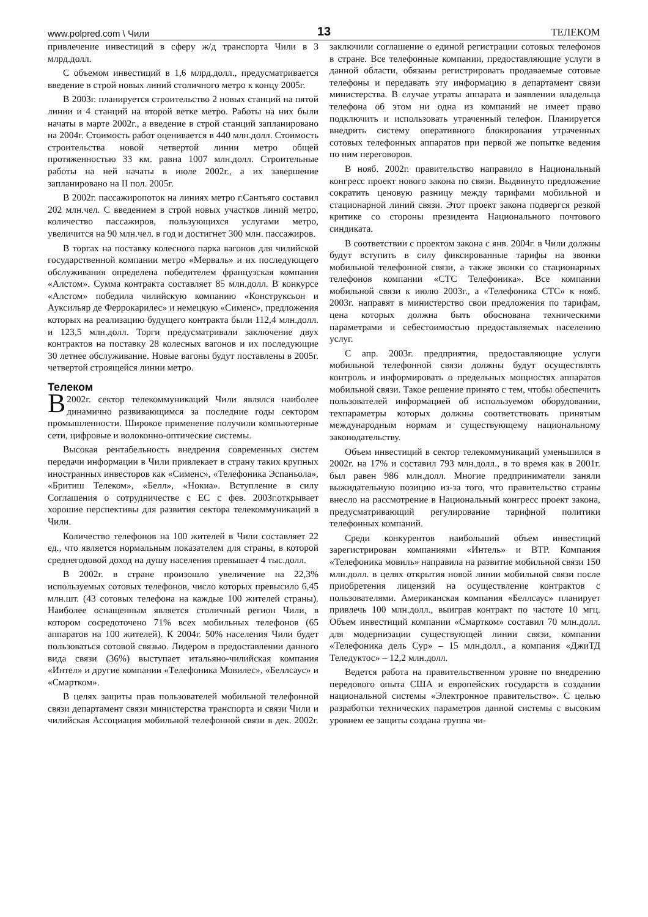www.polpred.com \ Чили 13 ТЕЛЕКОМ
привлечение инвестиций в сферу ж/д транспорта Чили в 3 млрд.долл.
С объемом инвестиций в 1,6 млрд.долл., предусматривается введение в строй новых линий столичного метро к концу 2005г.
В 2003г. планируется строительство 2 новых станций на пятой линии и 4 станций на второй ветке метро. Работы на них были начаты в марте 2002г., а введение в строй станций запланировано на 2004г. Стоимость работ оценивается в 440 млн.долл. Стоимость строительства новой четвертой линии метро общей протяженностью 33 км. равна 1007 млн.долл. Строительные работы на ней начаты в июле 2002г., а их завершение запланировано на II пол. 2005г.
В 2002г. пассажиропоток на линиях метро г.Сантьяго составил 202 млн.чел. С введением в строй новых участков линий метро, количество пассажиров, пользующихся услугами метро, увеличится на 90 млн.чел. в год и достигнет 300 млн. пассажиров.
В торгах на поставку колесного парка вагонов для чилийской государственной компании метро «Мерваль» и их последующего обслуживания определена победителем французская компания «Алстом». Сумма контракта составляет 85 млн.долл. В конкурсе «Алстом» победила чилийскую компанию «Конструксьон и Ауксильяр де Феррокарилес» и немецкую «Сименс», предложения которых на реализацию будущего контракта были 112,4 млн.долл. и 123,5 млн.долл. Торги предусматривали заключение двух контрактов на поставку 28 колесных вагонов и их последующие 30 летнее обслуживание. Новые вагоны будут поставлены в 2005г. четвертой строящейся линии метро.
Телеком
В 2002г. сектор телекоммуникаций Чили являлся наиболее динамично развивающимся за последние годы сектором промышленности. Широкое применение получили компьютерные сети, цифровые и волоконно-оптические системы.
Высокая рентабельность внедрения современных систем передачи информации в Чили привлекает в страну таких крупных иностранных инвесторов как «Сименс», «Телефоника Эспаньола», «Бритиш Телеком», «Белл», «Нокиа». Вступление в силу Соглашения о сотрудничестве с ЕС с фев. 2003г.открывает хорошие перспективы для развития сектора телекоммуникаций в Чили.
Количество телефонов на 100 жителей в Чили составляет 22 ед., что является нормальным показателем для страны, в которой среднегодовой доход на душу населения превышает 4 тыс.долл.
В 2002г. в стране произошло увеличение на 22,3% используемых сотовых телефонов, число которых превысило 6,45 млн.шт. (43 сотовых телефона на каждые 100 жителей страны). Наиболее оснащенным является столичный регион Чили, в котором сосредоточено 71% всех мобильных телефонов (65 аппаратов на 100 жителей). К 2004г. 50% населения Чили будет пользоваться сотовой связью. Лидером в предоставлении данного вида связи (36%) выступает итальяно-чилийская компания «Интел» и другие компании «Телефоника Мовилес», «Беллсаус» и «Смартком».
В целях защиты прав пользователей мобильной телефонной связи департамент связи министерства транспорта и связи Чили и чилийская Ассоциация мобильной телефонной связи в дек. 2002г. заключили соглашение о единой регистрации сотовых телефонов в стране. Все телефонные компании, предоставляющие услуги в данной области, обязаны регистрировать продаваемые сотовые телефоны и передавать эту информацию в департамент связи министерства. В случае утраты аппарата и заявлении владельца телефона об этом ни одна из компаний не имеет право подключить и использовать утраченный телефон. Планируется внедрить систему оперативного блокирования утраченных сотовых телефонных аппаратов при первой же попытке ведения по ним переговоров.
В нояб. 2002г. правительство направило в Национальный конгресс проект нового закона по связи. Выдвинуто предложение сократить ценовую разницу между тарифами мобильной и стационарной линий связи. Этот проект закона подвергся резкой критике со стороны президента Национального почтового синдиката.
В соответствии с проектом закона с янв. 2004г. в Чили должны будут вступить в силу фиксированные тарифы на звонки мобильной телефонной связи, а также звонки со стационарных телефонов компании «СТС Телефоника». Все компании мобильной связи к июлю 2003г., а «Телефоника СТС» к нояб. 2003г. направят в министерство свои предложения по тарифам, цена которых должна быть обоснована техническими параметрами и себестоимостью предоставляемых населению услуг.
С апр. 2003г. предприятия, предоставляющие услуги мобильной телефонной связи должны будут осуществлять контроль и информировать о предельных мощностях аппаратов мобильной связи. Такое решение принято с тем, чтобы обеспечить пользователей информацией об используемом оборудовании, техпараметры которых должны соответствовать принятым международным нормам и существующему национальному законодательству.
Объем инвестиций в сектор телекоммуникаций уменьшился в 2002г. на 17% и составил 793 млн.долл., в то время как в 2001г. был равен 986 млн.долл. Многие предприниматели заняли выжидательную позицию из-за того, что правительство страны внесло на рассмотрение в Национальный конгресс проект закона, предусматривающий регулирование тарифной политики телефонных компаний.
Среди конкурентов наибольший объем инвестиций зарегистрирован компаниями «Интель» и BTP. Компания «Телефоника мовиль» направила на развитие мобильной связи 150 млн.долл. в целях открытия новой линии мобильной связи после приобретения лицензий на осуществление контрактов с пользователями. Американская компания «Беллсаус» планирует привлечь 100 млн.долл., выиграв контракт по частоте 10 мгц. Объем инвестиций компании «Смартком» составил 70 млн.долл. для модернизации существующей линии связи, компании «Телефоника дель Сур» – 15 млн.долл., а компания «ДжиТД Теледуктос» – 12,2 млн.долл.
Ведется работа на правительственном уровне по внедрению передового опыта США и европейских государств в создании национальной системы «Электронное правительство». С целью разработки технических параметров данной системы с высоким уровнем ее защиты создана группа чи-